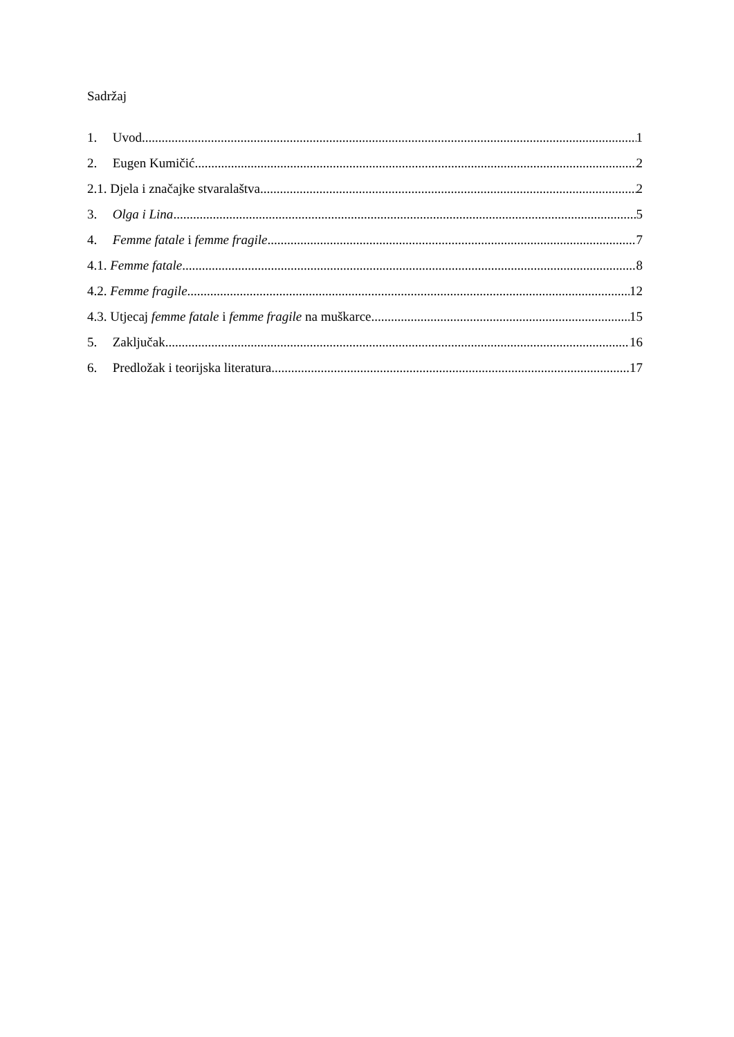Sadržaj
1. Uvod 1
2. Eugen Kumičić 2
2.1. Djela i značajke stvaralaštva 2
3. Olga i Lina 5
4. Femme fatale i femme fragile 7
4.1. Femme fatale 8
4.2. Femme fragile 12
4.3. Utjecaj femme fatale i femme fragile na muškarce 15
5. Zaključak 16
6. Predložak i teorijska literatura 17